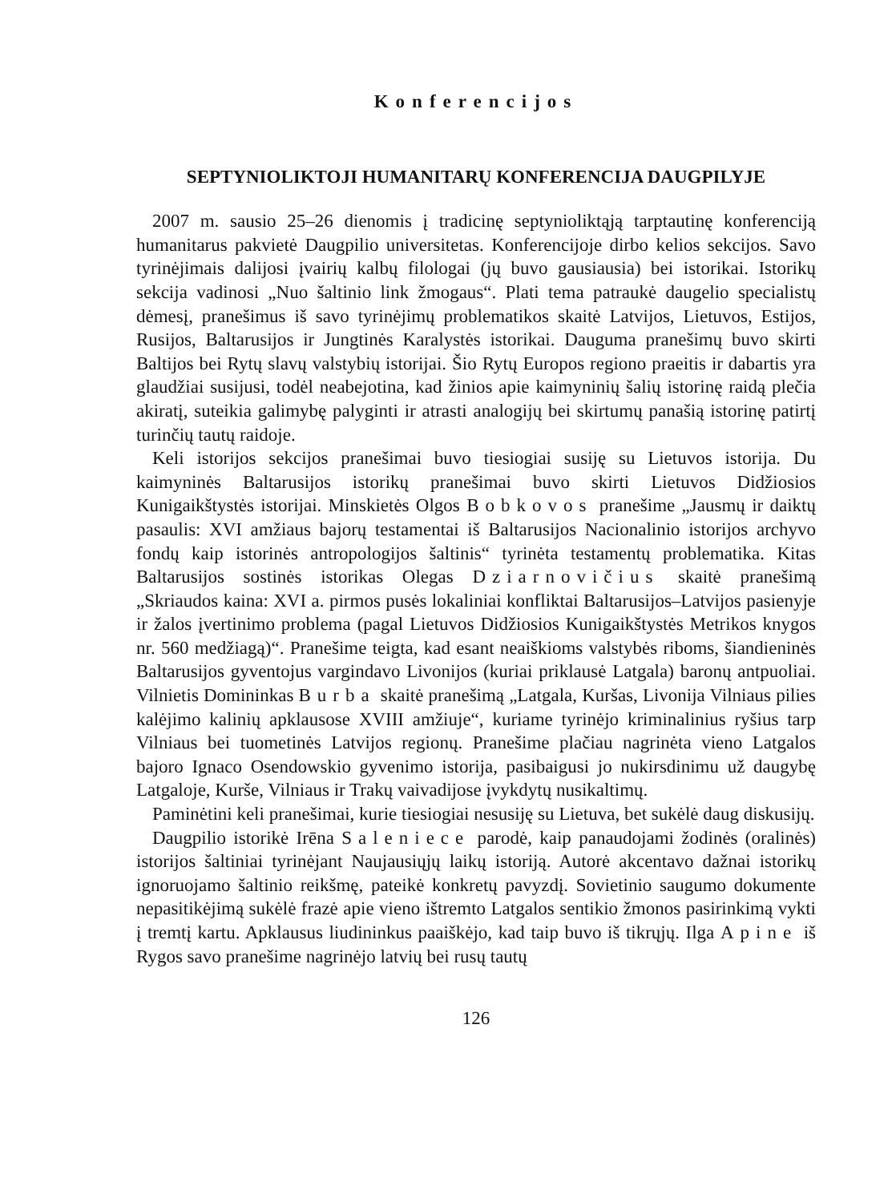Konferencijos
SEPTYNIOLIKTOJI HUMANITARŲ KONFERENCIJA DAUGPILYJE
2007 m. sausio 25–26 dienomis į tradicinę septynioliktąją tarptautinę konferenciją humanitarus pakvietė Daugpilio universitetas. Konferencijoje dirbo kelios sekcijos. Savo tyrinėjimais dalijosi įvairių kalbų filologai (jų buvo gausiausia) bei istorikai. Istorikų sekcija vadinosi „Nuo šaltinio link žmogaus“. Plati tema patraukė daugelio specialistų dėmesį, pranešimus iš savo tyrinėjimų problematikos skaitė Latvijos, Lietuvos, Estijos, Rusijos, Baltarusijos ir Jungtinės Karalystės istorikai. Dauguma pranešimų buvo skirti Baltijos bei Rytų slavų valstybių istorijai. Šio Rytų Europos regiono praeitis ir dabartis yra glaudžiai susijusi, todėl neabejotina, kad žinios apie kaimyninių šalių istorinę raidą plečia akiratį, suteikia galimybę palyginti ir atrasti analogijų bei skirtumų panašią istorinę patirtį turinčių tautų raidoje.
Keli istorijos sekcijos pranešimai buvo tiesiogiai susiję su Lietuvos istorija. Du kaimyninės Baltarusijos istorikų pranešimai buvo skirti Lietuvos Didžiosios Kunigaikštystės istorijai. Minskietės Olgos Bobkovos pranešime „Jausmų ir daiktų pasaulis: XVI amžiaus bajorų testamentai iš Baltarusijos Nacionalinio istorijos archyvo fondų kaip istorinės antropologijos šaltinis“ tyrinėta testamentų problematika. Kitas Baltarusijos sostinės istorikas Olegas Dziarnovičius skaitė pranešimą „Skriaudos kaina: XVI a. pirmos pusės lokaliniai konfliktai Baltarusijos–Latvijos pasienyje ir žalos įvertinimo problema (pagal Lietuvos Didžiosios Kunigaikštystės Metrikos knygos nr. 560 medžiagą)“. Pranešime teigta, kad esant neaiškioms valstybės riboms, šiandieninės Baltarusijos gyventojus vargindavo Livonijos (kuriai priklausė Latgala) baronų antpuoliai. Vilnietis Domininkas Burba skaitė pranešimą „Latgala, Kuršas, Livonija Vilniaus pilies kalėjimo kalinių apklausose XVIII amžiuje“, kuriame tyrinėjo kriminalinius ryšius tarp Vilniaus bei tuometinės Latvijos regionų. Pranešime plačiau nagrinėta vieno Latgalos bajoro Ignaco Osendowskio gyvenimo istorija, pasibaigusi jo nukirsdinimu už daugybę Latgaloje, Kurše, Vilniaus ir Trakų vaivadijose įvykdytų nusikaltimų.
Paminėtini keli pranešimai, kurie tiesiogiai nesusiję su Lietuva, bet sukėlė daug diskusijų.
Daugpilio istorikė Irēna Saleniece parodė, kaip panaudojami žodinės (oralinės) istorijos šaltiniai tyrinėjant Naujausiųjų laikų istoriją. Autorė akcentavo dažnai istorikų ignoruojamo šaltinio reikšmę, pateikė konkretų pavyzdį. Sovietinio saugumo dokumente nepasitikėjimą sukėlė frazė apie vieno ištremto Latgalos sentikio žmonos pasirinkimą vykti į tremtį kartu. Apklausus liudininkus paaiškėjo, kad taip buvo iš tikrųjų. Ilga Apine iš Rygos savo pranešime nagrinėjo latvių bei rusų tautų
126